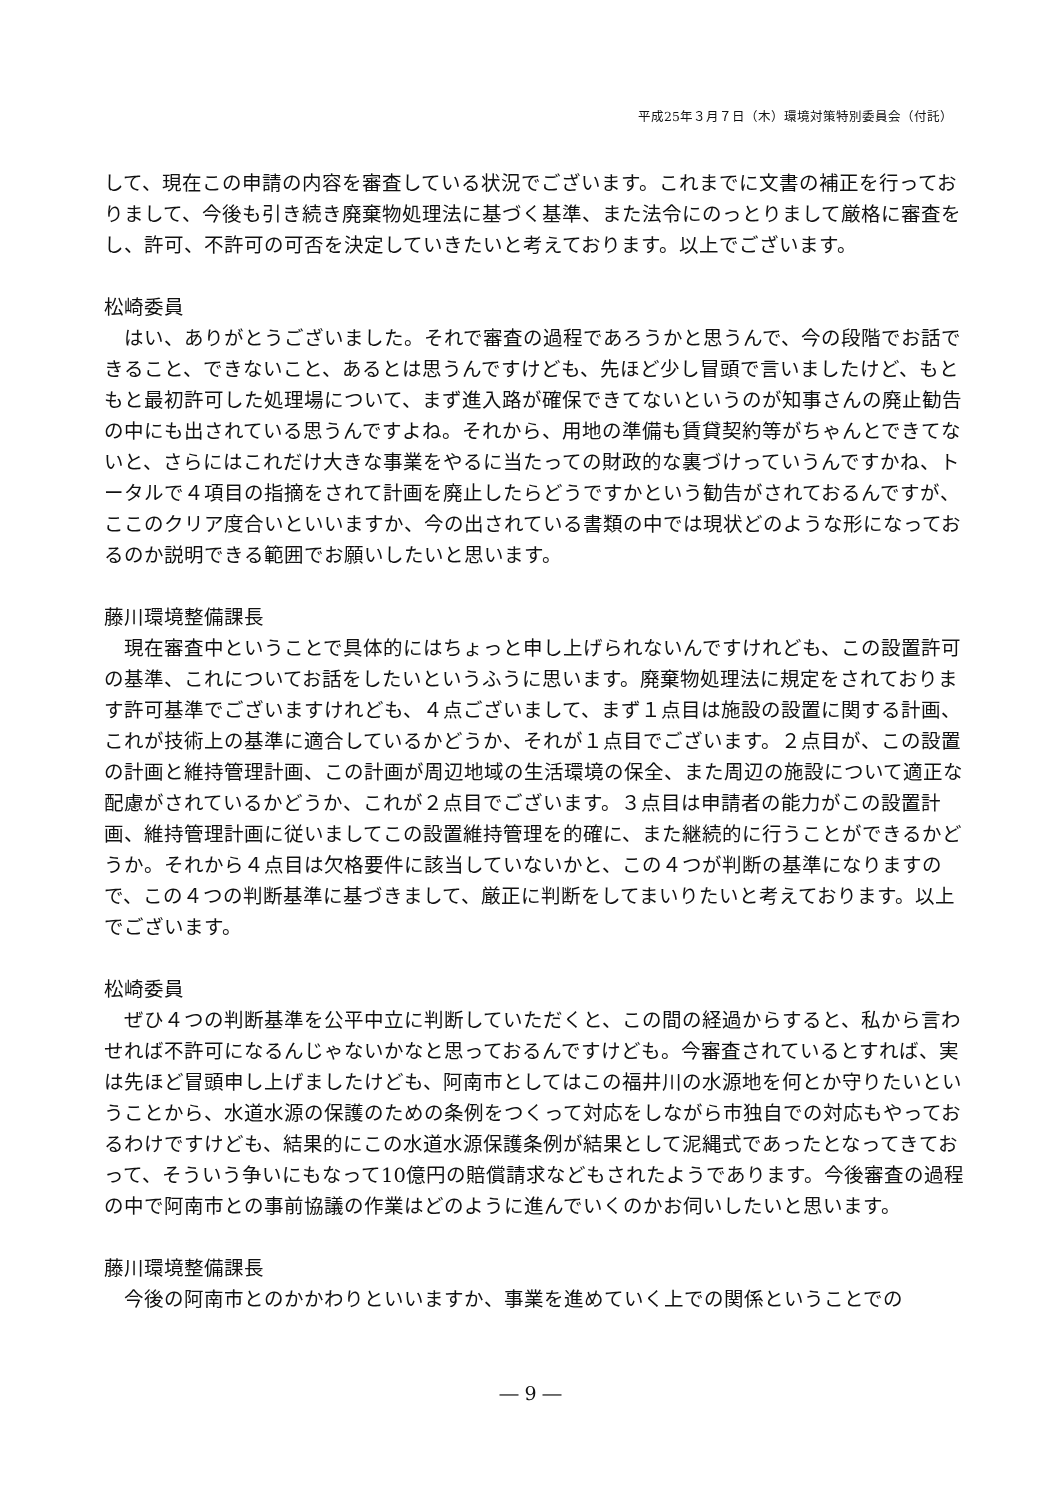平成25年３月７日（木）環境対策特別委員会（付託）
して、現在この申請の内容を審査している状況でございます。これまでに文書の補正を行っておりまして、今後も引き続き廃棄物処理法に基づく基準、また法令にのっとりまして厳格に審査をし、許可、不許可の可否を決定していきたいと考えております。以上でございます。
松崎委員
はい、ありがとうございました。それで審査の過程であろうかと思うんで、今の段階でお話できること、できないこと、あるとは思うんですけども、先ほど少し冒頭で言いましたけど、もともと最初許可した処理場について、まず進入路が確保できてないというのが知事さんの廃止勧告の中にも出されている思うんですよね。それから、用地の準備も賃貸契約等がちゃんとできてないと、さらにはこれだけ大きな事業をやるに当たっての財政的な裏づけっていうんですかね、トータルで４項目の指摘をされて計画を廃止したらどうですかという勧告がされておるんですが、ここのクリア度合いといいますか、今の出されている書類の中では現状どのような形になっておるのか説明できる範囲でお願いしたいと思います。
藤川環境整備課長
現在審査中ということで具体的にはちょっと申し上げられないんですけれども、この設置許可の基準、これについてお話をしたいというふうに思います。廃棄物処理法に規定をされております許可基準でございますけれども、４点ございまして、まず１点目は施設の設置に関する計画、これが技術上の基準に適合しているかどうか、それが１点目でございます。２点目が、この設置の計画と維持管理計画、この計画が周辺地域の生活環境の保全、また周辺の施設について適正な配慮がされているかどうか、これが２点目でございます。３点目は申請者の能力がこの設置計画、維持管理計画に従いましてこの設置維持管理を的確に、また継続的に行うことができるかどうか。それから４点目は欠格要件に該当していないかと、この４つが判断の基準になりますので、この４つの判断基準に基づきまして、厳正に判断をしてまいりたいと考えております。以上でございます。
松崎委員
ぜひ４つの判断基準を公平中立に判断していただくと、この間の経過からすると、私から言わせれば不許可になるんじゃないかなと思っておるんですけども。今審査されているとすれば、実は先ほど冒頭申し上げましたけども、阿南市としてはこの福井川の水源地を何とか守りたいということから、水道水源の保護のための条例をつくって対応をしながら市独自での対応もやっておるわけですけども、結果的にこの水道水源保護条例が結果として泥縄式であったとなってきておって、そういう争いにもなって10億円の賠償請求などもされたようであります。今後審査の過程の中で阿南市との事前協議の作業はどのように進んでいくのかお伺いしたいと思います。
藤川環境整備課長
今後の阿南市とのかかわりといいますか、事業を進めていく上での関係ということでの
― 9 ―